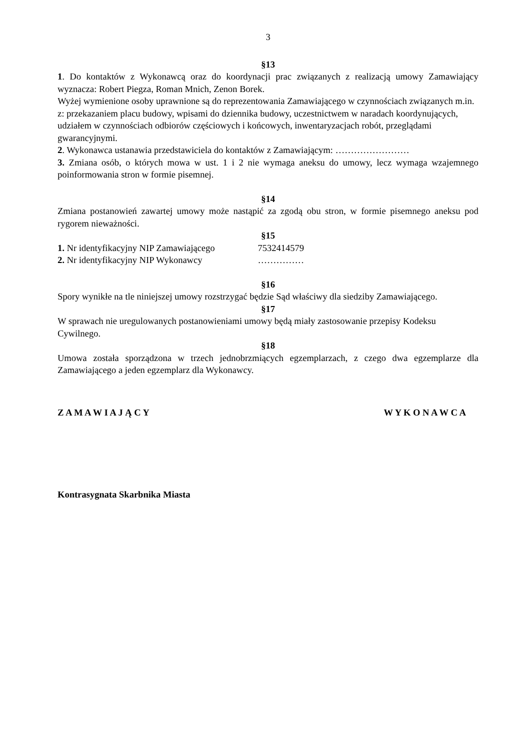3
§13
1. Do kontaktów z Wykonawcą oraz do koordynacji prac związanych z realizacją umowy Zamawiający wyznacza: Robert Piegza, Roman Mnich, Zenon Borek.
Wyżej wymienione osoby uprawnione są do reprezentowania Zamawiającego w czynnościach związanych m.in. z: przekazaniem placu budowy, wpisami do dziennika budowy, uczestnictwem w naradach koordynujących, udziałem w czynnościach odbiorów częściowych i końcowych, inwentaryzacjach robót, przeglądami gwarancyjnymi.
2. Wykonawca ustanawia przedstawiciela do kontaktów z Zamawiającym: ……………………
3. Zmiana osób, o których mowa w ust. 1 i 2 nie wymaga aneksu do umowy, lecz wymaga wzajemnego poinformowania stron w formie pisemnej.
§14
Zmiana postanowień zawartej umowy może nastąpić za zgodą obu stron, w formie pisemnego aneksu pod rygorem nieważności.
§15
1. Nr identyfikacyjny NIP Zamawiającego 7532414579
2. Nr identyfikacyjny NIP Wykonawcy ……………
§16
Spory wynikłe na tle niniejszej umowy rozstrzygać będzie Sąd właściwy dla siedziby Zamawiającego.
§17
W sprawach nie uregulowanych postanowieniami umowy będą miały zastosowanie przepisy Kodeksu Cywilnego.
§18
Umowa została sporządzona w trzech jednobrzmiących egzemplarzach, z czego dwa egzemplarze dla Zamawiającego a jeden egzemplarz dla Wykonawcy.
Z A M A W I A J Ą C Y W Y K O N A W C A
Kontrasygnata Skarbnika Miasta